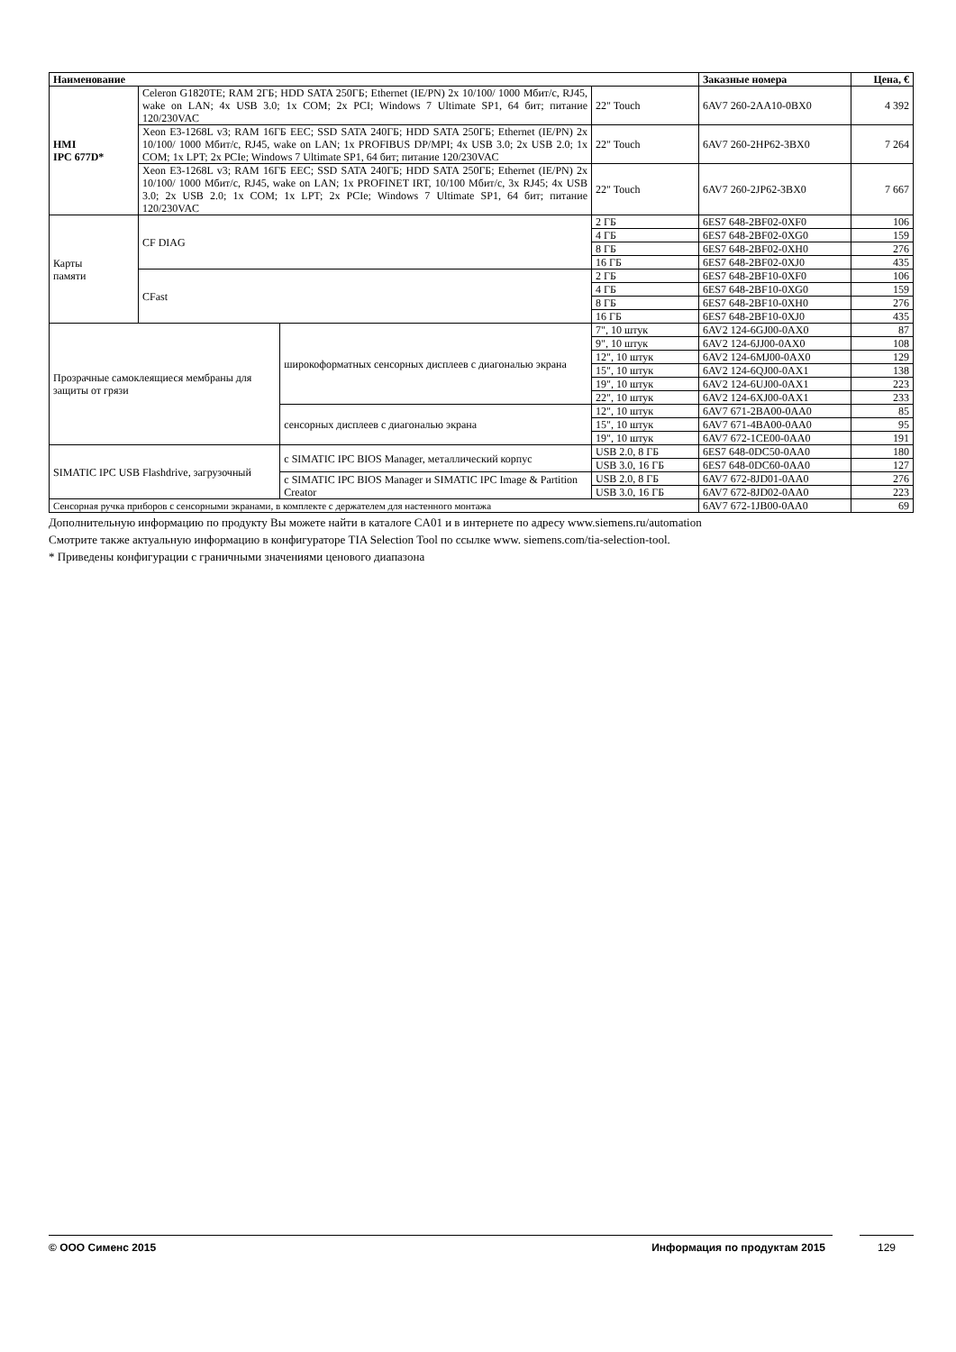| Наименование | | | | Заказные номера | Цена, € |
| --- | --- | --- | --- | --- | --- |
| HMI IPC 677D* | Celeron G1820TE; RAM 2ГБ; HDD SATA 250ГБ; Ethernet (IE/PN) 2x 10/100/ 1000 Мбит/с, RJ45, wake on LAN; 4x USB 3.0; 1x COM; 2x PCI; Windows 7 Ultimate SP1, 64 бит; питание 120/230VAC | | 22" Touch | 6AV7 260-2AA10-0BX0 | 4 392 |
| | Xeon E3-1268L v3; RAM 16ГБ EEC; SSD SATA 240ГБ; HDD SATA 250ГБ; Ethernet (IE/PN) 2x 10/100/ 1000 Мбит/с, RJ45, wake on LAN; 1x PROFIBUS DP/MPI; 4x USB 3.0; 2x USB 2.0; 1x COM; 1x LPT; 2x PCIe; Windows 7 Ultimate SP1, 64 бит; питание 120/230VAC | | 22" Touch | 6AV7 260-2HP62-3BX0 | 7 264 |
| | Xeon E3-1268L v3; RAM 16ГБ EEC; SSD SATA 240ГБ; HDD SATA 250ГБ; Ethernet (IE/PN) 2x 10/100/ 1000 Мбит/с, RJ45, wake on LAN; 1x PROFINET IRT, 10/100 Мбит/с, 3x RJ45; 4x USB 3.0; 2x USB 2.0; 1x COM; 1x LPT; 2x PCIe; Windows 7 Ultimate SP1, 64 бит; питание 120/230VAC | | 22" Touch | 6AV7 260-2JP62-3BX0 | 7 667 |
| Карты памяти | CF DIAG | | 2 ГБ | 6ES7 648-2BF02-0XF0 | 106 |
| | | | 4 ГБ | 6ES7 648-2BF02-0XG0 | 159 |
| | | | 8 ГБ | 6ES7 648-2BF02-0XH0 | 276 |
| | | | 16 ГБ | 6ES7 648-2BF02-0XJ0 | 435 |
| | CFast | | 2 ГБ | 6ES7 648-2BF10-0XF0 | 106 |
| | | | 4 ГБ | 6ES7 648-2BF10-0XG0 | 159 |
| | | | 8 ГБ | 6ES7 648-2BF10-0XH0 | 276 |
| | | | 16 ГБ | 6ES7 648-2BF10-0XJ0 | 435 |
| Прозрачные самоклеящиеся мембраны для защиты от грязи | | широкоформатных сенсорных дисплеев с диагональю экрана | 7", 10 штук | 6AV2 124-6GJ00-0AX0 | 87 |
| | | | 9", 10 штук | 6AV2 124-6JJ00-0AX0 | 108 |
| | | | 12", 10 штук | 6AV2 124-6MJ00-0AX0 | 129 |
| | | | 15", 10 штук | 6AV2 124-6QJ00-0AX1 | 138 |
| | | | 19", 10 штук | 6AV2 124-6UJ00-0AX1 | 223 |
| | | | 22", 10 штук | 6AV2 124-6XJ00-0AX1 | 233 |
| | | сенсорных дисплеев с диагональю экрана | 12", 10 штук | 6AV7 671-2BA00-0AA0 | 85 |
| | | | 15", 10 штук | 6AV7 671-4BA00-0AA0 | 95 |
| | | | 19", 10 штук | 6AV7 672-1CE00-0AA0 | 191 |
| SIMATIC IPC USB Flashdrive, загрузочный | | с SIMATIC IPC BIOS Manager, металлический корпус | USB 2.0, 8 ГБ | 6ES7 648-0DC50-0AA0 | 180 |
| | | | USB 3.0, 16 ГБ | 6ES7 648-0DC60-0AA0 | 127 |
| | | с SIMATIC IPC BIOS Manager и SIMATIC IPC Image & Partition Creator | USB 2.0, 8 ГБ | 6AV7 672-8JD01-0AA0 | 276 |
| | | | USB 3.0, 16 ГБ | 6AV7 672-8JD02-0AA0 | 223 |
| Сенсорная ручка приборов с сенсорными экранами, в комплекте с держателем для настенного монтажа | | | | 6AV7 672-1JB00-0AA0 | 69 |
Дополнительную информацию по продукту Вы можете найти в каталоге CA01 и в интернете по адресу www.siemens.ru/automation
Смотрите также актуальную информацию в конфигураторе TIA Selection Tool по ссылке www. siemens.com/tia-selection-tool.
* Приведены конфигурации с граничными значениями ценового диапазона
© ООО Сименс 2015 Информация по продуктам 2015
129